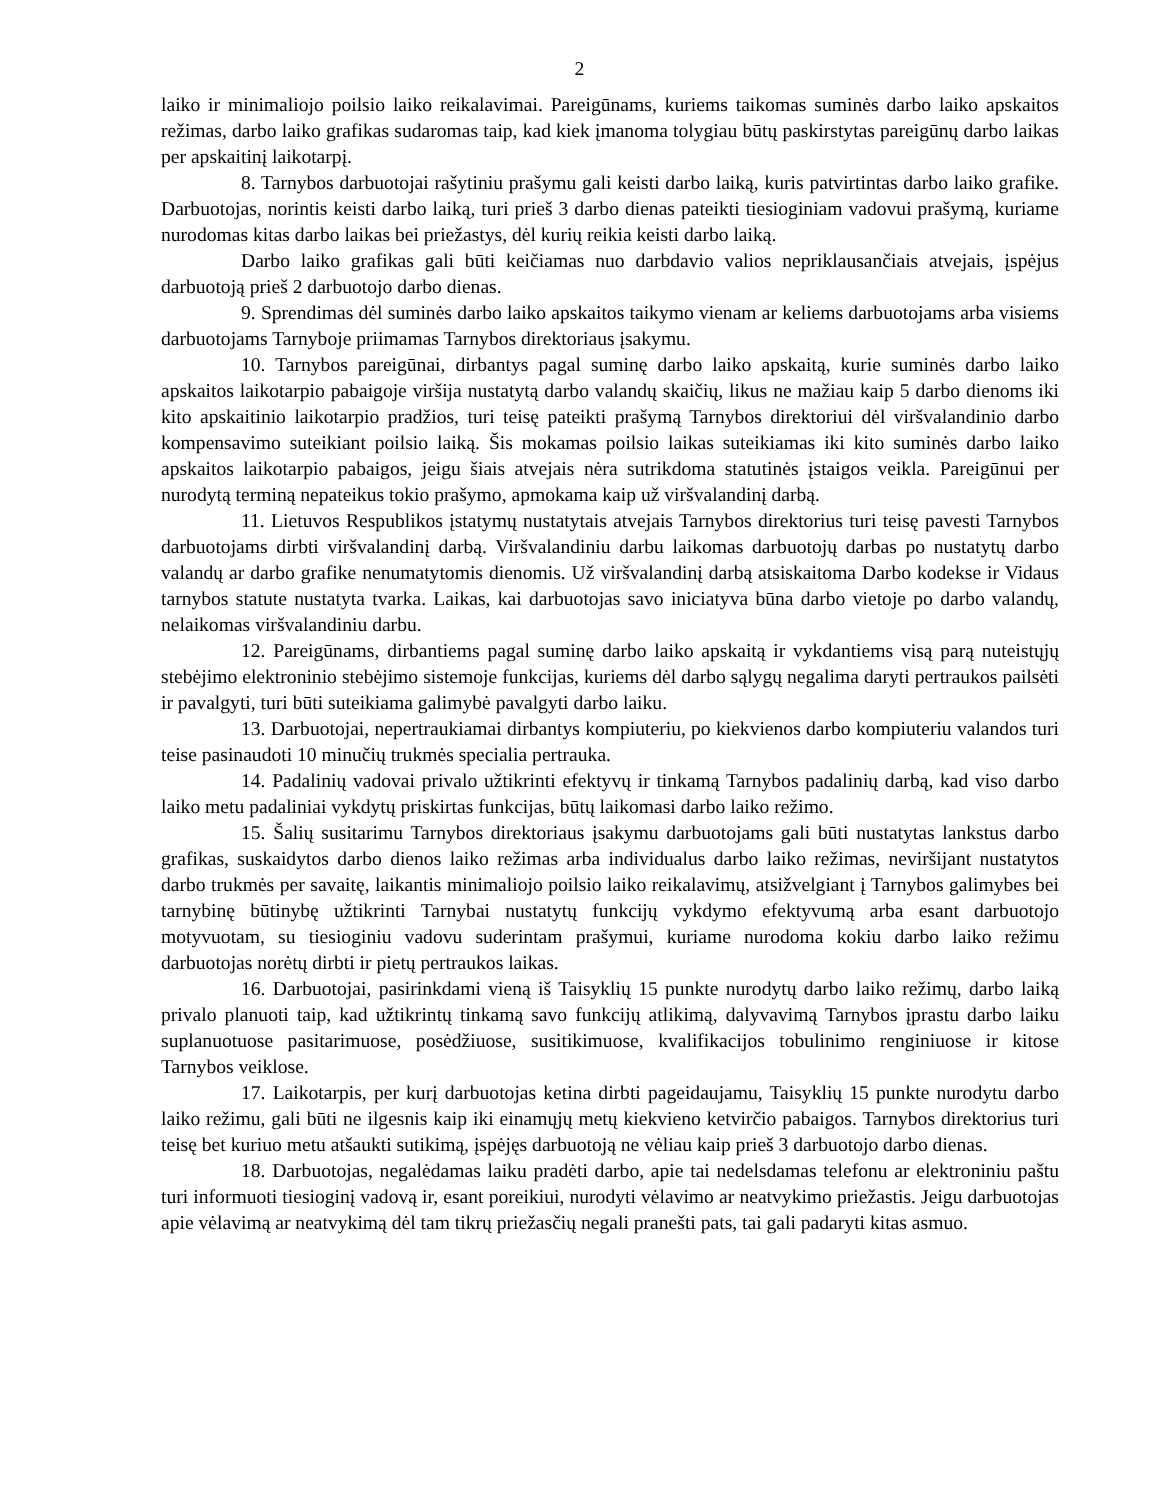2
laiko ir minimaliojo poilsio laiko reikalavimai. Pareigūnams, kuriems taikomas suminės darbo laiko apskaitos režimas, darbo laiko grafikas sudaromas taip, kad kiek įmanoma tolygiau būtų paskirstytas pareigūnų darbo laikas per apskaitinį laikotarpį.
8. Tarnybos darbuotojai rašytiniu prašymu gali keisti darbo laiką, kuris patvirtintas darbo laiko grafike. Darbuotojas, norintis keisti darbo laiką, turi prieš 3 darbo dienas pateikti tiesioginiam vadovui prašymą, kuriame nurodomas kitas darbo laikas bei priežastys, dėl kurių reikia keisti darbo laiką.
Darbo laiko grafikas gali būti keičiamas nuo darbdavio valios nepriklausančiais atvejais, įspėjus darbuotoją prieš 2 darbuotojo darbo dienas.
9. Sprendimas dėl suminės darbo laiko apskaitos taikymo vienam ar keliems darbuotojams arba visiems darbuotojams Tarnyboje priimamas Tarnybos direktoriaus įsakymu.
10. Tarnybos pareigūnai, dirbantys pagal suminę darbo laiko apskaitą, kurie suminės darbo laiko apskaitos laikotarpio pabaigoje viršija nustatytą darbo valandų skaičių, likus ne mažiau kaip 5 darbo dienoms iki kito apskaitinio laikotarpio pradžios, turi teisę pateikti prašymą Tarnybos direktoriui dėl viršvalandinio darbo kompensavimo suteikiant poilsio laiką. Šis mokamas poilsio laikas suteikiamas iki kito suminės darbo laiko apskaitos laikotarpio pabaigos, jeigu šiais atvejais nėra sutrikdoma statutinės įstaigos veikla. Pareigūnui per nurodytą terminą nepateikus tokio prašymo, apmokama kaip už viršvalandinį darbą.
11. Lietuvos Respublikos įstatymų nustatytais atvejais Tarnybos direktorius turi teisę pavesti Tarnybos darbuotojams dirbti viršvalandinį darbą. Viršvalandiniu darbu laikomas darbuotojų darbas po nustatytų darbo valandų ar darbo grafike nenumatytomis dienomis. Už viršvalandinį darbą atsiskaitoma Darbo kodekse ir Vidaus tarnybos statute nustatyta tvarka. Laikas, kai darbuotojas savo iniciatyva būna darbo vietoje po darbo valandų, nelaikomas viršvalandiniu darbu.
12. Pareigūnams, dirbantiems pagal suminę darbo laiko apskaitą ir vykdantiems visą parą nuteistųjų stebėjimo elektroninio stebėjimo sistemoje funkcijas, kuriems dėl darbo sąlygų negalima daryti pertraukos pailsėti ir pavalgyti, turi būti suteikiama galimybė pavalgyti darbo laiku.
13. Darbuotojai, nepertraukiamai dirbantys kompiuteriu, po kiekvienos darbo kompiuteriu valandos turi teise pasinaudoti 10 minučių trukmės specialia pertrauka.
14. Padalinių vadovai privalo užtikrinti efektyvų ir tinkamą Tarnybos padalinių darbą, kad viso darbo laiko metu padaliniai vykdytų priskirtas funkcijas, būtų laikomasi darbo laiko režimo.
15. Šalių susitarimu Tarnybos direktoriaus įsakymu darbuotojams gali būti nustatytas lankstus darbo grafikas, suskaidytos darbo dienos laiko režimas arba individualus darbo laiko režimas, neviršijant nustatytos darbo trukmės per savaitę, laikantis minimaliojo poilsio laiko reikalavimų, atsižvelgiant į Tarnybos galimybes bei tarnybinę būtinybę užtikrinti Tarnybai nustatytų funkcijų vykdymo efektyvumą arba esant darbuotojo motyvuotam, su tiesioginiu vadovu suderintam prašymui, kuriame nurodoma kokiu darbo laiko režimu darbuotojas norėtų dirbti ir pietų pertraukos laikas.
16. Darbuotojai, pasirinkdami vieną iš Taisyklių 15 punkte nurodytų darbo laiko režimų, darbo laiką privalo planuoti taip, kad užtikrintų tinkamą savo funkcijų atlikimą, dalyvavimą Tarnybos įprastu darbo laiku suplanuotuose pasitarimuose, posėdžiuose, susitikimuose, kvalifikacijos tobulinimo renginiuose ir kitose Tarnybos veiklose.
17. Laikotarpis, per kurį darbuotojas ketina dirbti pageidaujamu, Taisyklių 15 punkte nurodytu darbo laiko režimu, gali būti ne ilgesnis kaip iki einamųjų metų kiekvieno ketvirčio pabaigos. Tarnybos direktorius turi teisę bet kuriuo metu atšaukti sutikimą, įspėjęs darbuotoją ne vėliau kaip prieš 3 darbuotojo darbo dienas.
18. Darbuotojas, negalėdamas laiku pradėti darbo, apie tai nedelsdamas telefonu ar elektroniniu paštu turi informuoti tiesioginį vadovą ir, esant poreikiui, nurodyti vėlavimo ar neatvykimo priežastis. Jeigu darbuotojas apie vėlavimą ar neatvykimą dėl tam tikrų priežasčių negali pranešti pats, tai gali padaryti kitas asmuo.